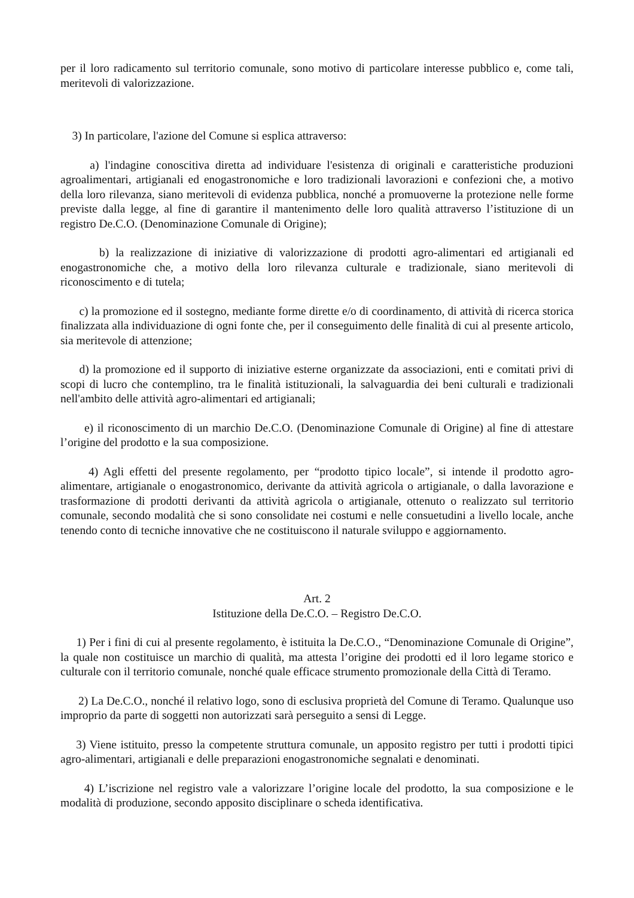per il loro radicamento sul territorio comunale, sono motivo di particolare interesse pubblico e, come tali, meritevoli di valorizzazione.
3) In particolare, l'azione del Comune si esplica attraverso:
a) l'indagine conoscitiva diretta ad individuare l'esistenza di originali e caratteristiche produzioni agroalimentari, artigianali ed enogastronomiche e loro tradizionali lavorazioni e confezioni che, a motivo della loro rilevanza, siano meritevoli di evidenza pubblica, nonché a promuoverne la protezione nelle forme previste dalla legge, al fine di garantire il mantenimento delle loro qualità attraverso l’istituzione di un registro De.C.O. (Denominazione Comunale di Origine);
b) la realizzazione di iniziative di valorizzazione di prodotti agro-alimentari ed artigianali ed enogastronomiche che, a motivo della loro rilevanza culturale e tradizionale, siano meritevoli di riconoscimento e di tutela;
c) la promozione ed il sostegno, mediante forme dirette e/o di coordinamento, di attività di ricerca storica finalizzata alla individuazione di ogni fonte che, per il conseguimento delle finalità di cui al presente articolo, sia meritevole di attenzione;
d) la promozione ed il supporto di iniziative esterne organizzate da associazioni, enti e comitati privi di scopi di lucro che contemplino, tra le finalità istituzionali, la salvaguardia dei beni culturali e tradizionali nell'ambito delle attività agro-alimentari ed artigianali;
e) il riconoscimento di un marchio De.C.O. (Denominazione Comunale di Origine) al fine di attestare l’origine del prodotto e la sua composizione.
4) Agli effetti del presente regolamento, per “prodotto tipico locale”, si intende il prodotto agro-alimentare, artigianale o enogastronomico, derivante da attività agricola o artigianale, o dalla lavorazione e trasformazione di prodotti derivanti da attività agricola o artigianale, ottenuto o realizzato sul territorio comunale, secondo modalità che si sono consolidate nei costumi e nelle consuetudini a livello locale, anche tenendo conto di tecniche innovative che ne costituiscono il naturale sviluppo e aggiornamento.
Art. 2
Istituzione della De.C.O. – Registro De.C.O.
1) Per i fini di cui al presente regolamento, è istituita la De.C.O., “Denominazione Comunale di Origine”, la quale non costituisce un marchio di qualità, ma attesta l’origine dei prodotti ed il loro legame storico e culturale con il territorio comunale, nonché quale efficace strumento promozionale della Città di Teramo.
2) La De.C.O., nonché il relativo logo, sono di esclusiva proprietà del Comune di Teramo. Qualunque uso improprio da parte di soggetti non autorizzati sarà perseguito a sensi di Legge.
3) Viene istituito, presso la competente struttura comunale, un apposito registro per tutti i prodotti tipici agro-alimentari, artigianali e delle preparazioni enogastronomiche segnalati e denominati.
4) L’iscrizione nel registro vale a valorizzare l’origine locale del prodotto, la sua composizione e le modalità di produzione, secondo apposito disciplinare o scheda identificativa.